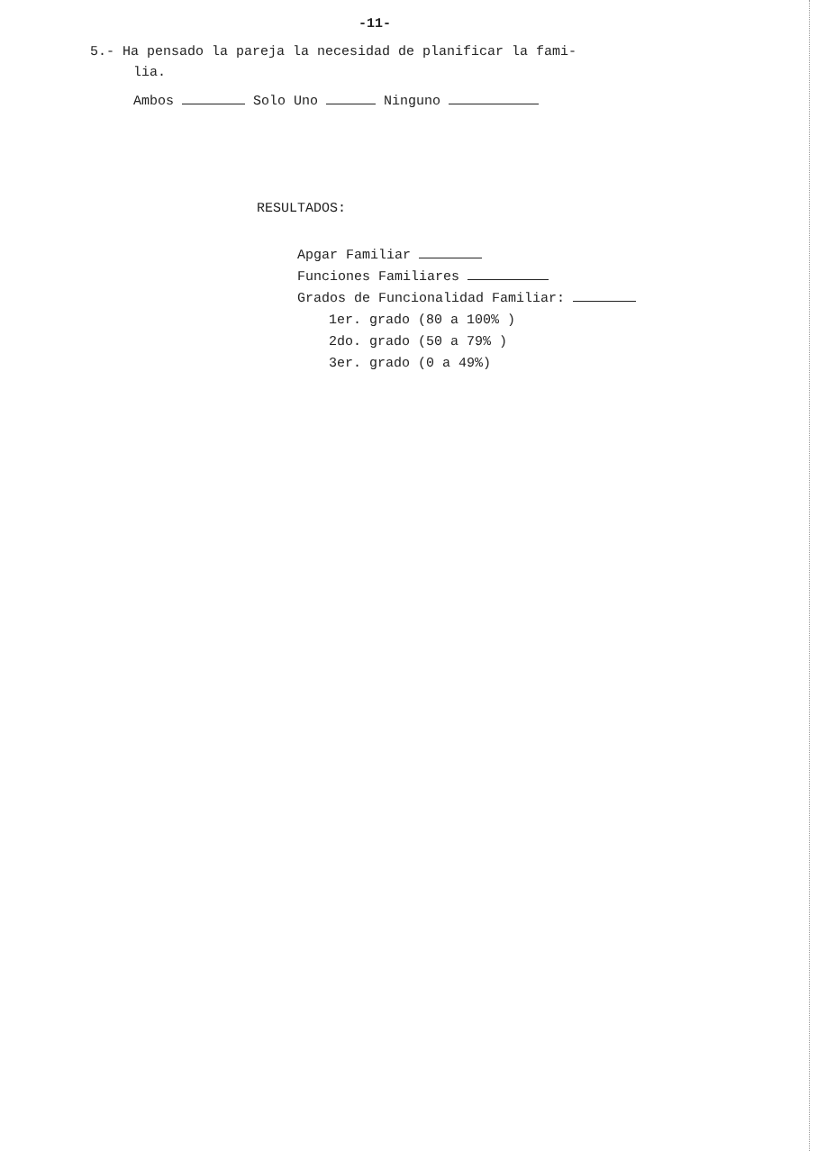-11-
5.- Ha pensado la pareja la necesidad de planificar la fami-
lia.
Ambos Solo Uno Ninguno
RESULTADOS:
Apgar Familiar
Funciones Familiares
Grados de Funcionalidad Familiar:
1er. grado (80 a 100% )
2do. grado (50 a 79% )
3er. grado (0 a 49%)